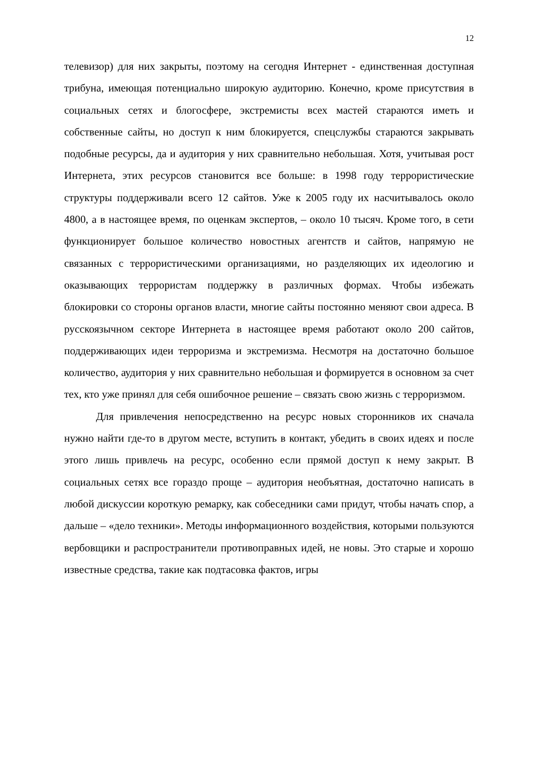12
телевизор) для них закрыты, поэтому на сегодня Интернет - единственная доступная трибуна, имеющая потенциально широкую аудиторию. Конечно, кроме присутствия в социальных сетях и блогосфере, экстремисты всех мастей стараются иметь и собственные сайты, но доступ к ним блокируется, спецслужбы стараются закрывать подобные ресурсы, да и аудитория у них сравнительно небольшая. Хотя, учитывая рост Интернета, этих ресурсов становится все больше: в 1998 году террористические структуры поддерживали всего 12 сайтов. Уже к 2005 году их насчитывалось около 4800, а в настоящее время, по оценкам экспертов, – около 10 тысяч. Кроме того, в сети функционирует большое количество новостных агентств и сайтов, напрямую не связанных с террористическими организациями, но разделяющих их идеологию и оказывающих террористам поддержку в различных формах. Чтобы избежать блокировки со стороны органов власти, многие сайты постоянно меняют свои адреса. В русскоязычном секторе Интернета в настоящее время работают около 200 сайтов, поддерживающих идеи терроризма и экстремизма. Несмотря на достаточно большое количество, аудитория у них сравнительно небольшая и формируется в основном за счет тех, кто уже принял для себя ошибочное решение – связать свою жизнь с терроризмом.
Для привлечения непосредственно на ресурс новых сторонников их сначала нужно найти где-то в другом месте, вступить в контакт, убедить в своих идеях и после этого лишь привлечь на ресурс, особенно если прямой доступ к нему закрыт. В социальных сетях все гораздо проще – аудитория необъятная, достаточно написать в любой дискуссии короткую ремарку, как собеседники сами придут, чтобы начать спор, а дальше – «дело техники». Методы информационного воздействия, которыми пользуются вербовщики и распространители противоправных идей, не новы. Это старые и хорошо известные средства, такие как подтасовка фактов, игры